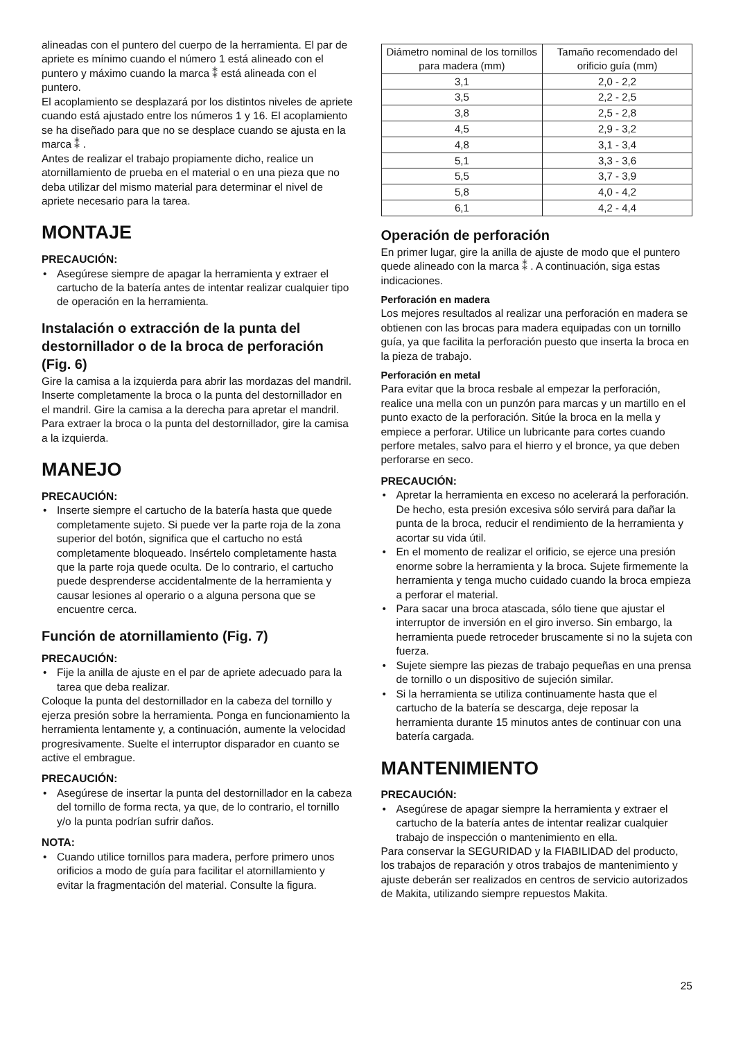alineadas con el puntero del cuerpo de la herramienta. El par de apriete es mínimo cuando el número 1 está alineado con el puntero y máximo cuando la marca ⁑ está alineada con el puntero.
El acoplamiento se desplazará por los distintos niveles de apriete cuando está ajustado entre los números 1 y 16. El acoplamiento se ha diseñado para que no se desplace cuando se ajusta en la marca ⁑ .
Antes de realizar el trabajo propiamente dicho, realice un atornillamiento de prueba en el material o en una pieza que no deba utilizar del mismo material para determinar el nivel de apriete necesario para la tarea.
MONTAJE
PRECAUCIÓN:
• Asegúrese siempre de apagar la herramienta y extraer el cartucho de la batería antes de intentar realizar cualquier tipo de operación en la herramienta.
Instalación o extracción de la punta del destornillador o de la broca de perforación (Fig. 6)
Gire la camisa a la izquierda para abrir las mordazas del mandril. Inserte completamente la broca o la punta del destornillador en el mandril. Gire la camisa a la derecha para apretar el mandril.
Para extraer la broca o la punta del destornillador, gire la camisa a la izquierda.
MANEJO
PRECAUCIÓN:
• Inserte siempre el cartucho de la batería hasta que quede completamente sujeto. Si puede ver la parte roja de la zona superior del botón, significa que el cartucho no está completamente bloqueado. Insértelo completamente hasta que la parte roja quede oculta. De lo contrario, el cartucho puede desprenderse accidentalmente de la herramienta y causar lesiones al operario o a alguna persona que se encuentre cerca.
Función de atornillamiento (Fig. 7)
PRECAUCIÓN:
• Fije la anilla de ajuste en el par de apriete adecuado para la tarea que deba realizar.
Coloque la punta del destornillador en la cabeza del tornillo y ejerza presión sobre la herramienta. Ponga en funcionamiento la herramienta lentamente y, a continuación, aumente la velocidad progresivamente. Suelte el interruptor disparador en cuanto se active el embrague.
PRECAUCIÓN:
• Asegúrese de insertar la punta del destornillador en la cabeza del tornillo de forma recta, ya que, de lo contrario, el tornillo y/o la punta podrían sufrir daños.
NOTA:
• Cuando utilice tornillos para madera, perfore primero unos orificios a modo de guía para facilitar el atornillamiento y evitar la fragmentación del material. Consulte la figura.
| Diámetro nominal de los tornillos para madera (mm) | Tamaño recomendado del orificio guía (mm) |
| --- | --- |
| 3,1 | 2,0 - 2,2 |
| 3,5 | 2,2 - 2,5 |
| 3,8 | 2,5 - 2,8 |
| 4,5 | 2,9 - 3,2 |
| 4,8 | 3,1 - 3,4 |
| 5,1 | 3,3 - 3,6 |
| 5,5 | 3,7 - 3,9 |
| 5,8 | 4,0 - 4,2 |
| 6,1 | 4,2 - 4,4 |
Operación de perforación
En primer lugar, gire la anilla de ajuste de modo que el puntero quede alineado con la marca ⁑ . A continuación, siga estas indicaciones.
Perforación en madera
Los mejores resultados al realizar una perforación en madera se obtienen con las brocas para madera equipadas con un tornillo guía, ya que facilita la perforación puesto que inserta la broca en la pieza de trabajo.
Perforación en metal
Para evitar que la broca resbale al empezar la perforación, realice una mella con un punzón para marcas y un martillo en el punto exacto de la perforación. Sitúe la broca en la mella y empiece a perforar. Utilice un lubricante para cortes cuando perfore metales, salvo para el hierro y el bronce, ya que deben perforarse en seco.
PRECAUCIÓN:
• Apretar la herramienta en exceso no acelerará la perforación. De hecho, esta presión excesiva sólo servirá para dañar la punta de la broca, reducir el rendimiento de la herramienta y acortar su vida útil.
• En el momento de realizar el orificio, se ejerce una presión enorme sobre la herramienta y la broca. Sujete firmemente la herramienta y tenga mucho cuidado cuando la broca empieza a perforar el material.
• Para sacar una broca atascada, sólo tiene que ajustar el interruptor de inversión en el giro inverso. Sin embargo, la herramienta puede retroceder bruscamente si no la sujeta con fuerza.
• Sujete siempre las piezas de trabajo pequeñas en una prensa de tornillo o un dispositivo de sujeción similar.
• Si la herramienta se utiliza continuamente hasta que el cartucho de la batería se descarga, deje reposar la herramienta durante 15 minutos antes de continuar con una batería cargada.
MANTENIMIENTO
PRECAUCIÓN:
• Asegúrese de apagar siempre la herramienta y extraer el cartucho de la batería antes de intentar realizar cualquier trabajo de inspección o mantenimiento en ella.
Para conservar la SEGURIDAD y la FIABILIDAD del producto, los trabajos de reparación y otros trabajos de mantenimiento y ajuste deberán ser realizados en centros de servicio autorizados de Makita, utilizando siempre repuestos Makita.
25